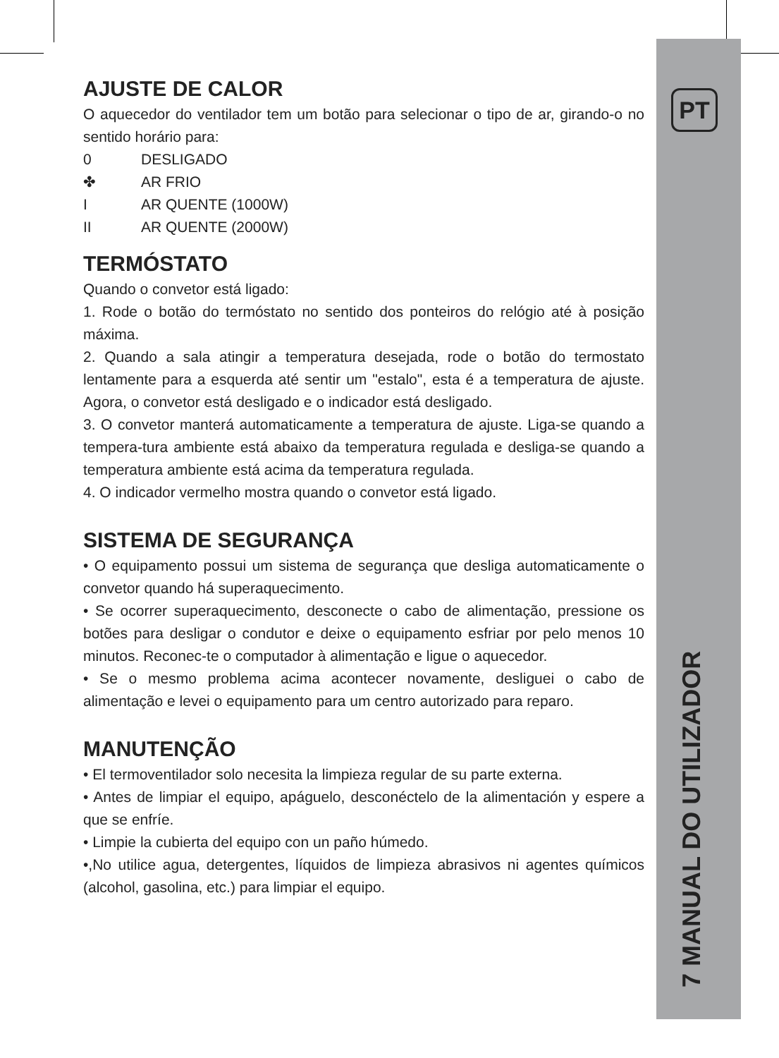PT
7 MANUAL DO UTILIZADOR
AJUSTE DE CALOR
O aquecedor do ventilador tem um botão para selecionar o tipo de ar, girando-o no sentido horário para:
0 DESLIGADO
✤ AR FRIO
I AR QUENTE (1000W)
II AR QUENTE (2000W)
TERMÓSTATO
Quando o convetor está ligado:
1. Rode o botão do termóstato no sentido dos ponteiros do relógio até à posição máxima.
2. Quando a sala atingir a temperatura desejada, rode o botão do termostato lentamente para a esquerda até sentir um "estalo", esta é a temperatura de ajuste. Agora, o convetor está desligado e o indicador está desligado.
3. O convetor manterá automaticamente a temperatura de ajuste. Liga-se quando a tempera-tura ambiente está abaixo da temperatura regulada e desliga-se quando a temperatura ambiente está acima da temperatura regulada.
4. O indicador vermelho mostra quando o convetor está ligado.
SISTEMA DE SEGURANÇA
• O equipamento possui um sistema de segurança que desliga automaticamente o convetor quando há superaquecimento.
• Se ocorrer superaquecimento, desconecte o cabo de alimentação, pressione os botões para desligar o condutor e deixe o equipamento esfriar por pelo menos 10 minutos. Reconec-te o computador à alimentação e ligue o aquecedor.
• Se o mesmo problema acima acontecer novamente, desliguei o cabo de alimentação e levei o equipamento para um centro autorizado para reparo.
MANUTENÇÃO
• El termoventilador solo necesita la limpieza regular de su parte externa.
• Antes de limpiar el equipo, apáguelo, desconéctelo de la alimentación y espere a que se enfríe.
• Limpie la cubierta del equipo con un paño húmedo.
•,No utilice agua, detergentes, líquidos de limpieza abrasivos ni agentes químicos (alcohol, gasolina, etc.) para limpiar el equipo.